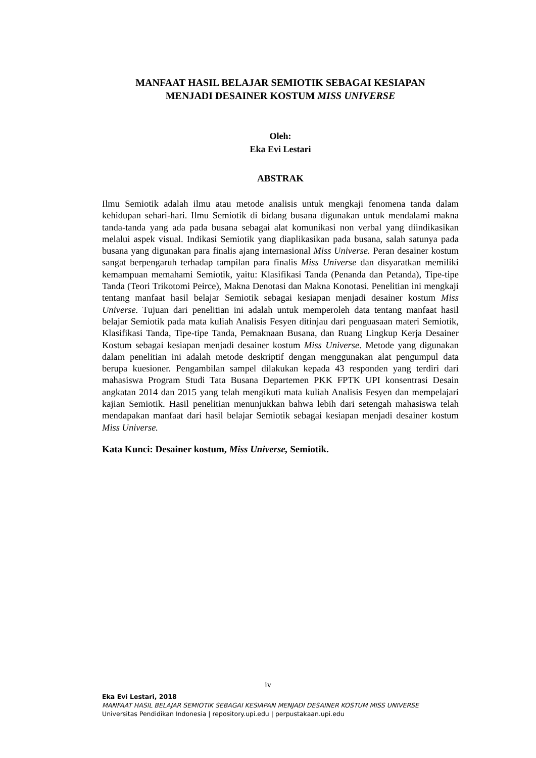MANFAAT HASIL BELAJAR SEMIOTIK SEBAGAI KESIAPAN
MENJADI DESAINER KOSTUM MISS UNIVERSE
Oleh:
Eka Evi Lestari
ABSTRAK
Ilmu Semiotik adalah ilmu atau metode analisis untuk mengkaji fenomena tanda dalam kehidupan sehari-hari. Ilmu Semiotik di bidang busana digunakan untuk mendalami makna tanda-tanda yang ada pada busana sebagai alat komunikasi non verbal yang diindikasikan melalui aspek visual. Indikasi Semiotik yang diaplikasikan pada busana, salah satunya pada busana yang digunakan para finalis ajang internasional Miss Universe. Peran desainer kostum sangat berpengaruh terhadap tampilan para finalis Miss Universe dan disyaratkan memiliki kemampuan memahami Semiotik, yaitu: Klasifikasi Tanda (Penanda dan Petanda), Tipe-tipe Tanda (Teori Trikotomi Peirce), Makna Denotasi dan Makna Konotasi. Penelitian ini mengkaji tentang manfaat hasil belajar Semiotik sebagai kesiapan menjadi desainer kostum Miss Universe. Tujuan dari penelitian ini adalah untuk memperoleh data tentang manfaat hasil belajar Semiotik pada mata kuliah Analisis Fesyen ditinjau dari penguasaan materi Semiotik, Klasifikasi Tanda, Tipe-tipe Tanda, Pemaknaan Busana, dan Ruang Lingkup Kerja Desainer Kostum sebagai kesiapan menjadi desainer kostum Miss Universe. Metode yang digunakan dalam penelitian ini adalah metode deskriptif dengan menggunakan alat pengumpul data berupa kuesioner. Pengambilan sampel dilakukan kepada 43 responden yang terdiri dari mahasiswa Program Studi Tata Busana Departemen PKK FPTK UPI konsentrasi Desain angkatan 2014 dan 2015 yang telah mengikuti mata kuliah Analisis Fesyen dan mempelajari kajian Semiotik. Hasil penelitian menunjukkan bahwa lebih dari setengah mahasiswa telah mendapakan manfaat dari hasil belajar Semiotik sebagai kesiapan menjadi desainer kostum Miss Universe.
Kata Kunci: Desainer kostum, Miss Universe, Semiotik.
iv
Eka Evi Lestari, 2018
MANFAAT HASIL BELAJAR SEMIOTIK SEBAGAI KESIAPAN MENJADI DESAINER KOSTUM MISS UNIVERSE
Universitas Pendidikan Indonesia | repository.upi.edu | perpustakaan.upi.edu